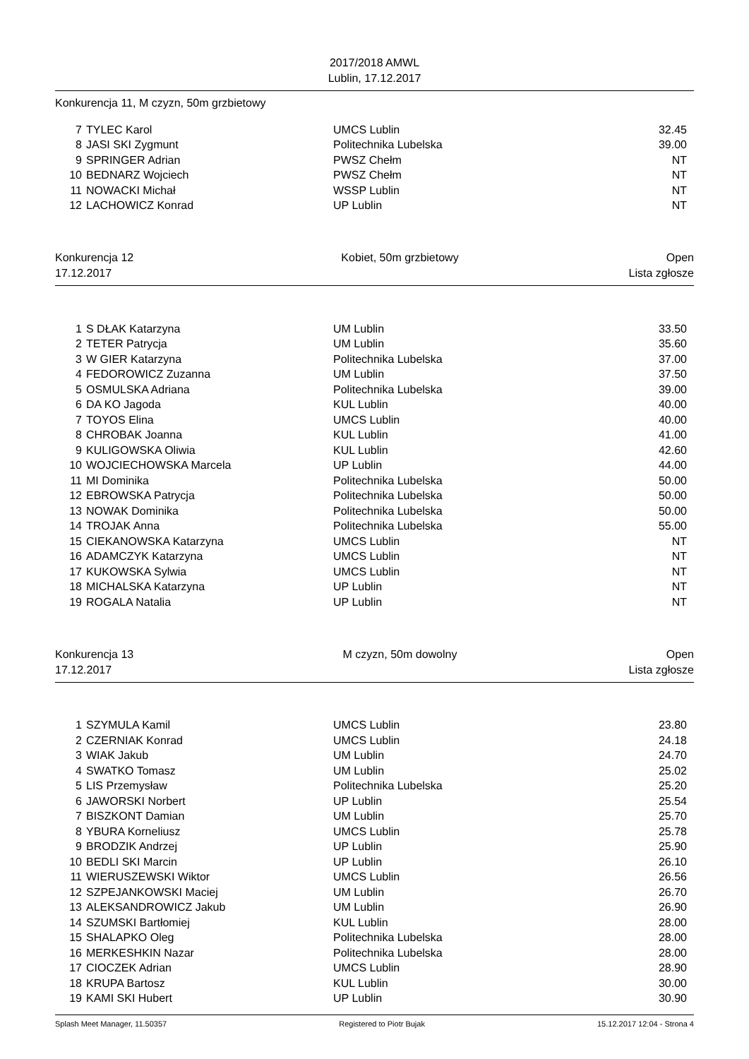2017/2018 AMWL
Lublin, 17.12.2017
Konkurencja 11, M czyzn, 50m grzbietowy
| 7 | TYLEC Karol | UMCS Lublin | 32.45 |
| 8 | JASI SKI Zygmunt | Politechnika Lubelska | 39.00 |
| 9 | SPRINGER Adrian | PWSZ Chełm | NT |
| 10 | BEDNARZ Wojciech | PWSZ Chełm | NT |
| 11 | NOWACKI Michał | WSSP Lublin | NT |
| 12 | LACHOWICZ Konrad | UP Lublin | NT |
Konkurencja 12 Kobiet, 50m grzbietowy Open
17.12.2017 Lista zgłosze
| 1 | S DŁAK Katarzyna | UM Lublin | 33.50 |
| 2 | TETER Patrycja | UM Lublin | 35.60 |
| 3 | W GIER Katarzyna | Politechnika Lubelska | 37.00 |
| 4 | FEDOROWICZ Zuzanna | UM Lublin | 37.50 |
| 5 | OSMULSKA Adriana | Politechnika Lubelska | 39.00 |
| 6 | DA KO Jagoda | KUL Lublin | 40.00 |
| 7 | TOYOS Elina | UMCS Lublin | 40.00 |
| 8 | CHROBAK Joanna | KUL Lublin | 41.00 |
| 9 | KULIGOWSKA Oliwia | KUL Lublin | 42.60 |
| 10 | WOJCIECHOWSKA Marcela | UP Lublin | 44.00 |
| 11 | MI Dominika | Politechnika Lubelska | 50.00 |
| 12 | EBROWSKA Patrycja | Politechnika Lubelska | 50.00 |
| 13 | NOWAK Dominika | Politechnika Lubelska | 50.00 |
| 14 | TROJAK Anna | Politechnika Lubelska | 55.00 |
| 15 | CIEKANOWSKA Katarzyna | UMCS Lublin | NT |
| 16 | ADAMCZYK Katarzyna | UMCS Lublin | NT |
| 17 | KUKOWSKA Sylwia | UMCS Lublin | NT |
| 18 | MICHALSKA Katarzyna | UP Lublin | NT |
| 19 | ROGALA Natalia | UP Lublin | NT |
Konkurencja 13 M czyzn, 50m dowolny Open
17.12.2017 Lista zgłosze
| 1 | SZYMULA Kamil | UMCS Lublin | 23.80 |
| 2 | CZERNIAK Konrad | UMCS Lublin | 24.18 |
| 3 | WIAK Jakub | UM Lublin | 24.70 |
| 4 | SWATKO Tomasz | UM Lublin | 25.02 |
| 5 | LIS Przemysław | Politechnika Lubelska | 25.20 |
| 6 | JAWORSKI Norbert | UP Lublin | 25.54 |
| 7 | BISZKONT Damian | UM Lublin | 25.70 |
| 8 | YBURA Korneliusz | UMCS Lublin | 25.78 |
| 9 | BRODZIK Andrzej | UP Lublin | 25.90 |
| 10 | BEDLI SKI Marcin | UP Lublin | 26.10 |
| 11 | WIERUSZEWSKI Wiktor | UMCS Lublin | 26.56 |
| 12 | SZPEJANKOWSKI Maciej | UM Lublin | 26.70 |
| 13 | ALEKSANDROWICZ Jakub | UM Lublin | 26.90 |
| 14 | SZUMSKI Bartłomiej | KUL Lublin | 28.00 |
| 15 | SHALAPKO Oleg | Politechnika Lubelska | 28.00 |
| 16 | MERKESHKIN Nazar | Politechnika Lubelska | 28.00 |
| 17 | CIOCZEK Adrian | UMCS Lublin | 28.90 |
| 18 | KRUPA Bartosz | KUL Lublin | 30.00 |
| 19 | KAMI SKI Hubert | UP Lublin | 30.90 |
Splash Meet Manager, 11.50357 Registered to Piotr Bujak 15.12.2017 12:04 - Strona 4